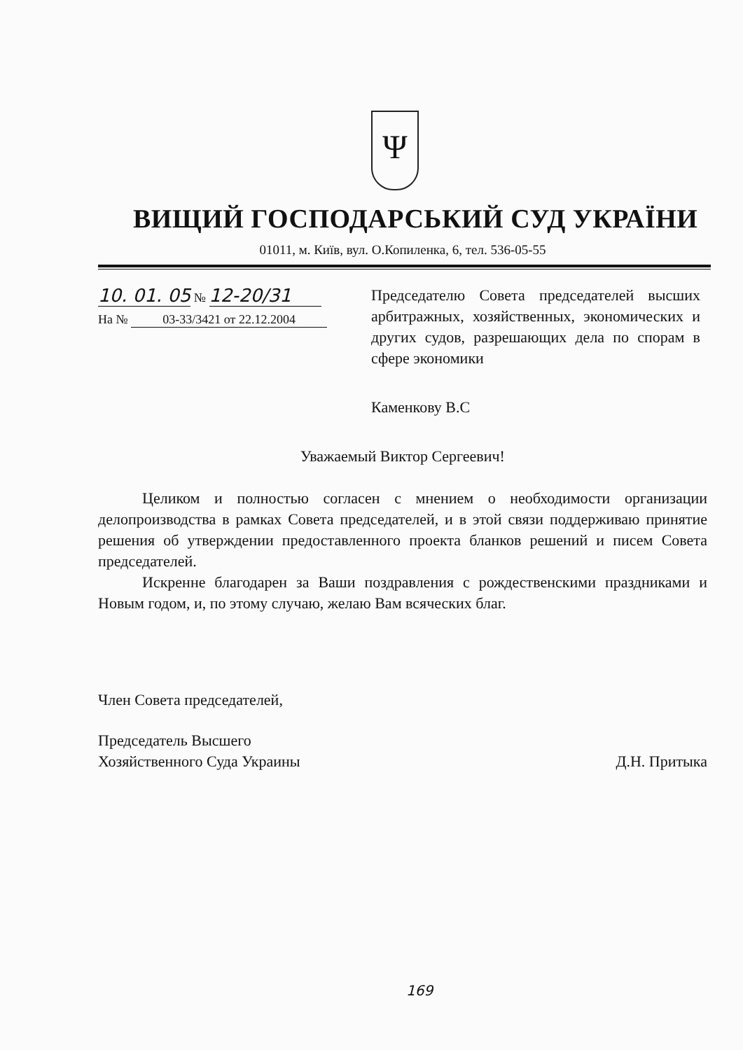Ψ
ВИЩИЙ ГОСПОДАРСЬКИЙ СУД УКРАЇНИ
01011, м. Київ, вул. О.Копиленка, 6, тел. 536-05-55
10. 01. 05 № 12-20/31
На № 03-33/3421 от 22.12.2004
Председателю Совета председателей высших арбитражных, хозяйственных, экономических и других судов, разрешающих дела по спорам в сфере экономики
Каменкову В.С
Уважаемый Виктор Сергеевич!
Целиком и полностью согласен с мнением о необходимости организации делопроизводства в рамках Совета председателей, и в этой связи поддерживаю принятие решения об утверждении предоставленного проекта бланков решений и писем Совета председателей.
Искренне благодарен за Ваши поздравления с рождественскими праздниками и Новым годом, и, по этому случаю, желаю Вам всяческих благ.
Член Совета председателей,
Председатель Высшего
Хозяйственного Суда Украины
Д.Н. Притыка
169